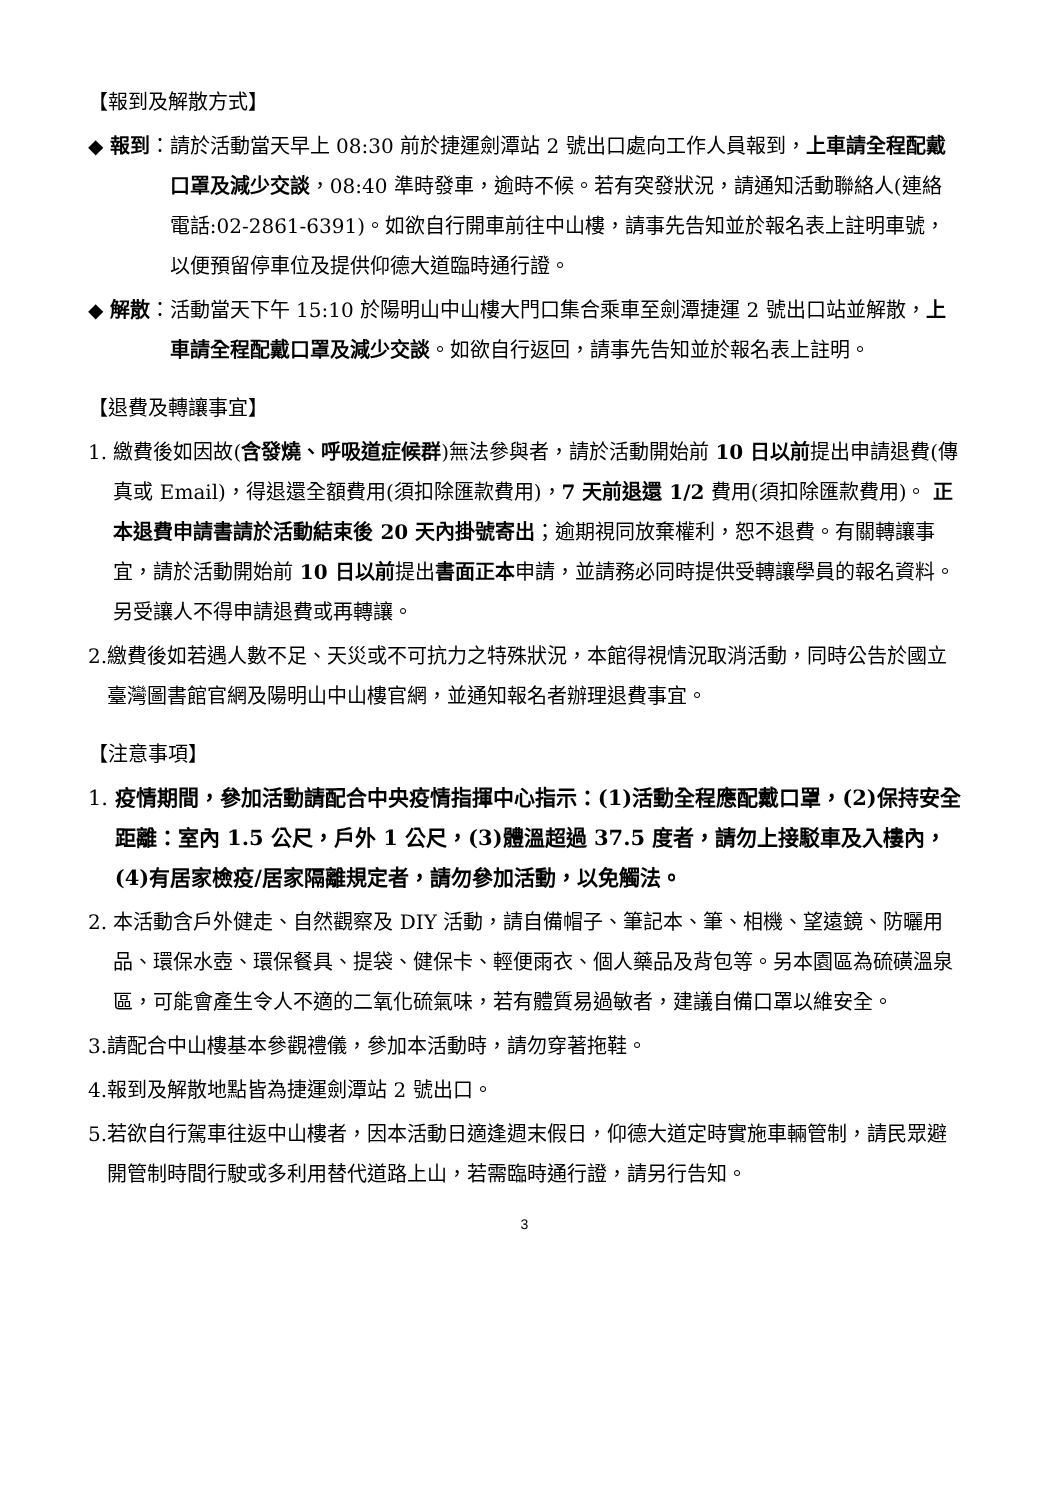【報到及解散方式】
◆ 報到： 請於活動當天早上 08:30 前於捷運劍潭站 2 號出口處向工作人員報到，上車請全程配戴口罩及減少交談，08:40 準時發車，逾時不候。若有突發狀況，請通知活動聯絡人(連絡電話:02-2861-6391)。如欲自行開車前往中山樓，請事先告知並於報名表上註明車號，以便預留停車位及提供仰德大道臨時通行證。
◆ 解散： 活動當天下午 15:10 於陽明山中山樓大門口集合乘車至劍潭捷運 2 號出口站並解散，上車請全程配戴口罩及減少交談。如欲自行返回，請事先告知並於報名表上註明。
【退費及轉讓事宜】
1. 繳費後如因故(含發燒、呼吸道症候群)無法參與者，請於活動開始前 10 日以前提出申請退費(傳真或 Email)，得退還全額費用(須扣除匯款費用)，7 天前退還 1/2 費用(須扣除匯款費用)。 正本退費申請書請於活動結束後 20 天內掛號寄出；逾期視同放棄權利，恕不退費。有關轉讓事宜，請於活動開始前 10 日以前提出書面正本申請，並請務必同時提供受轉讓學員的報名資料。另受讓人不得申請退費或再轉讓。
2. 繳費後如若遇人數不足、天災或不可抗力之特殊狀況，本館得視情況取消活動，同時公告於國立臺灣圖書館官網及陽明山中山樓官網，並通知報名者辦理退費事宜。
【注意事項】
1. 疫情期間，參加活動請配合中央疫情指揮中心指示：(1)活動全程應配戴口罩，(2)保持安全距離：室內 1.5 公尺，戶外 1 公尺，(3)體溫超過 37.5 度者，請勿上接駁車及入樓內，(4)有居家檢疫/居家隔離規定者，請勿參加活動，以免觸法。
2. 本活動含戶外健走、自然觀察及 DIY 活動，請自備帽子、筆記本、筆、相機、望遠鏡、防曬用品、環保水壺、環保餐具、提袋、健保卡、輕便雨衣、個人藥品及背包等。另本園區為硫磺溫泉區，可能會產生令人不適的二氧化硫氣味，若有體質易過敏者，建議自備口罩以維安全。
3. 請配合中山樓基本參觀禮儀，參加本活動時，請勿穿著拖鞋。
4. 報到及解散地點皆為捷運劍潭站 2 號出口。
5. 若欲自行駕車往返中山樓者，因本活動日適逢週末假日，仰德大道定時實施車輛管制，請民眾避開管制時間行駛或多利用替代道路上山，若需臨時通行證，請另行告知。
3